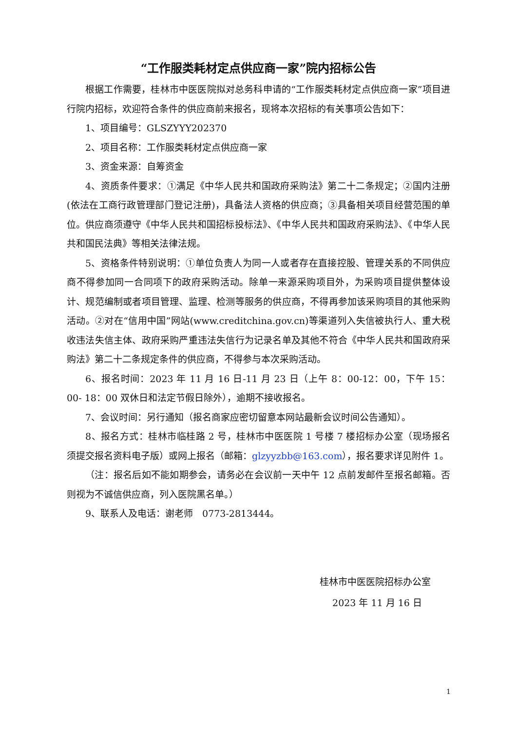“工作服类耗材定点供应商一家”院内招标公告
根据工作需要，桂林市中医医院拟对总务科申请的“工作服类耗材定点供应商一家”项目进行院内招标，欢迎符合条件的供应商前来报名，现将本次招标的有关事项公告如下：
1、项目编号：GLSZYYY202370
2、项目名称：工作服类耗材定点供应商一家
3、资金来源：自筹资金
4、资质条件要求：①满足《中华人民共和国政府采购法》第二十二条规定；②国内注册(依法在工商行政管理部门登记注册)，具备法人资格的供应商；③具备相关项目经营范围的单位。供应商须遵守《中华人民共和国招标投标法》、《中华人民共和国政府采购法》、《中华人民共和国民法典》等相关法律法规。
5、资格条件特别说明：①单位负责人为同一人或者存在直接控股、管理关系的不同供应商不得参加同一合同项下的政府采购活动。除单一来源采购项目外，为采购项目提供整体设计、规范编制或者项目管理、监理、检测等服务的供应商，不得再参加该采购项目的其他采购活动。②对在“信用中国”网站(www.creditchina.gov.cn)等渠道列入失信被执行人、重大税收违法失信主体、政府采购严重违法失信行为记录名单及其他不符合《中华人民共和国政府采购法》第二十二条规定条件的供应商，不得参与本次采购活动。
6、报名时间：2023 年 11 月 16 日-11 月 23 日（上午 8：00-12：00，下午 15：00- 18：00 双休日和法定节假日除外），逾期不接收报名。
7、会议时间：另行通知（报名商家应密切留意本网站最新会议时间公告通知）。
8、报名方式：桂林市临桂路 2 号，桂林市中医医院 1 号楼 7 楼招标办公室（现场报名须提交报名资料电子版）或网上报名（邮箱：glzyyzbb@163.com），报名要求详见附件 1。
（注：报名后如不能如期参会，请务必在会议前一天中午 12 点前发邮件至报名邮箱。否则视为不诚信供应商，列入医院黑名单。）
9、联系人及电话：谢老师　0773-2813444。
桂林市中医医院招标办公室
2023 年 11 月 16 日
1